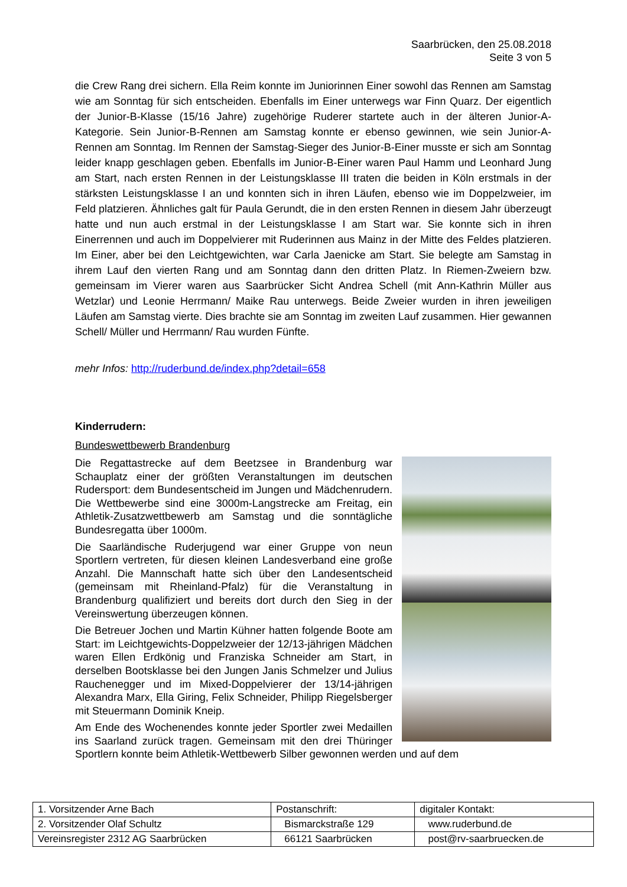Saarbrücken, den 25.08.2018
Seite 3 von 5
die Crew Rang drei sichern. Ella Reim konnte im Juniorinnen Einer sowohl das Rennen am Samstag wie am Sonntag für sich entscheiden. Ebenfalls im Einer unterwegs war Finn Quarz. Der eigentlich der Junior-B-Klasse (15/16 Jahre) zugehörige Ruderer startete auch in der älteren Junior-A-Kategorie. Sein Junior-B-Rennen am Samstag konnte er ebenso gewinnen, wie sein Junior-A-Rennen am Sonntag. Im Rennen der Samstag-Sieger des Junior-B-Einer musste er sich am Sonntag leider knapp geschlagen geben. Ebenfalls im Junior-B-Einer waren Paul Hamm und Leonhard Jung am Start, nach ersten Rennen in der Leistungsklasse III traten die beiden in Köln erstmals in der stärksten Leistungsklasse I an und konnten sich in ihren Läufen, ebenso wie im Doppelzweier, im Feld platzieren. Ähnliches galt für Paula Gerundt, die in den ersten Rennen in diesem Jahr überzeugt hatte und nun auch erstmal in der Leistungsklasse I am Start war. Sie konnte sich in ihren Einerrennen und auch im Doppelvierer mit Ruderinnen aus Mainz in der Mitte des Feldes platzieren. Im Einer, aber bei den Leichtgewichten, war Carla Jaenicke am Start. Sie belegte am Samstag in ihrem Lauf den vierten Rang und am Sonntag dann den dritten Platz. In Riemen-Zweiern bzw. gemeinsam im Vierer waren aus Saarbrücker Sicht Andrea Schell (mit Ann-Kathrin Müller aus Wetzlar) und Leonie Herrmann/ Maike Rau unterwegs. Beide Zweier wurden in ihren jeweiligen Läufen am Samstag vierte. Dies brachte sie am Sonntag im zweiten Lauf zusammen. Hier gewannen Schell/ Müller und Herrmann/ Rau wurden Fünfte.
mehr Infos: http://ruderbund.de/index.php?detail=658
Kinderrudern:
Bundeswettbewerb Brandenburg
Die Regattastrecke auf dem Beetzsee in Brandenburg war Schauplatz einer der größten Veranstaltungen im deutschen Rudersport: dem Bundesentscheid im Jungen und Mädchenrudern. Die Wettbewerbe sind eine 3000m-Langstrecke am Freitag, ein Athletik-Zusatzwettbewerb am Samstag und die sonntägliche Bundesregatta über 1000m.
Die Saarländische Ruderjugend war einer Gruppe von neun Sportlern vertreten, für diesen kleinen Landesverband eine große Anzahl. Die Mannschaft hatte sich über den Landesentscheid (gemeinsam mit Rheinland-Pfalz) für die Veranstaltung in Brandenburg qualifiziert und bereits dort durch den Sieg in der Vereinswertung überzeugen können.
Die Betreuer Jochen und Martin Kühner hatten folgende Boote am Start: im Leichtgewichts-Doppelzweier der 12/13-jährigen Mädchen waren Ellen Erdkönig und Franziska Schneider am Start, in derselben Bootsklasse bei den Jungen Janis Schmelzer und Julius Rauchenegger und im Mixed-Doppelvierer der 13/14-jährigen Alexandra Marx, Ella Giring, Felix Schneider, Philipp Riegelsberger mit Steuermann Dominik Kneip.
Am Ende des Wochenendes konnte jeder Sportler zwei Medaillen ins Saarland zurück tragen. Gemeinsam mit den drei Thüringer Sportlern konnte beim Athletik-Wettbewerb Silber gewonnen werden und auf dem
| 1. Vorsitzender Arne Bach | Postanschrift: | digitaler Kontakt: |
| 2. Vorsitzender Olaf Schultz | Bismarckstraße 129 | www.ruderbund.de |
| Vereinsregister 2312 AG Saarbrücken | 66121 Saarbrücken | post@rv-saarbruecken.de |